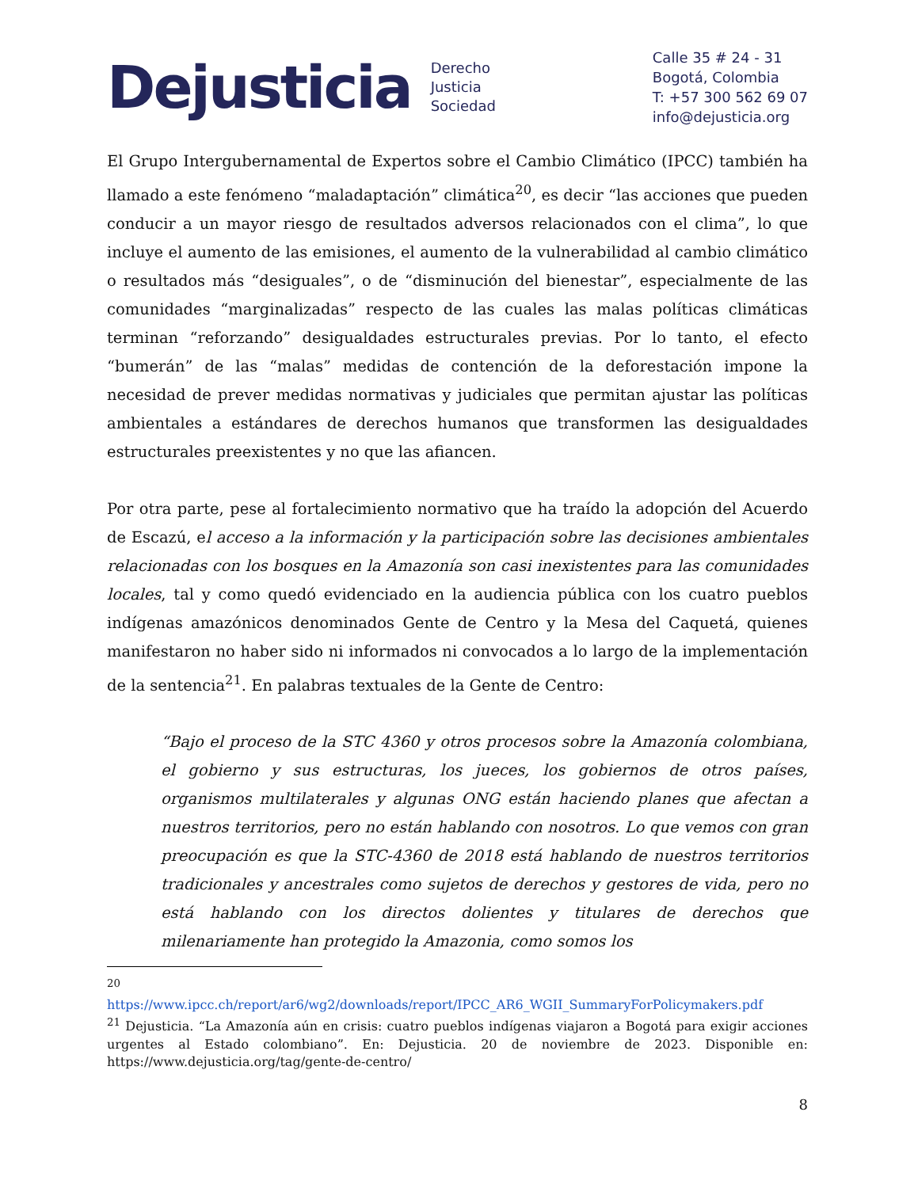Dejusticia
Derecho
Justicia
Sociedad
Calle 35 # 24 - 31
Bogotá, Colombia
T: +57 300 562 69 07
info@dejusticia.org
El Grupo Intergubernamental de Expertos sobre el Cambio Climático (IPCC) también ha llamado a este fenómeno “maladaptación” climática<sup>20</sup>, es decir “las acciones que pueden conducir a un mayor riesgo de resultados adversos relacionados con el clima”, lo que incluye el aumento de las emisiones, el aumento de la vulnerabilidad al cambio climático o resultados más “desiguales”, o de “disminución del bienestar”, especialmente de las comunidades “marginalizadas” respecto de las cuales las malas políticas climáticas terminan “reforzando” desigualdades estructurales previas. Por lo tanto, el efecto “bumerán” de las “malas” medidas de contención de la deforestación impone la necesidad de prever medidas normativas y judiciales que permitan ajustar las políticas ambientales a estándares de derechos humanos que transformen las desigualdades estructurales preexistentes y no que las afiancen.
Por otra parte, pese al fortalecimiento normativo que ha traído la adopción del Acuerdo de Escazú, el acceso a la información y la participación sobre las decisiones ambientales relacionadas con los bosques en la Amazonía son casi inexistentes para las comunidades locales, tal y como quedó evidenciado en la audiencia pública con los cuatro pueblos indígenas amazónicos denominados Gente de Centro y la Mesa del Caquetá, quienes manifestaron no haber sido ni informados ni convocados a lo largo de la implementación de la sentencia<sup>21</sup>. En palabras textuales de la Gente de Centro:
“Bajo el proceso de la STC 4360 y otros procesos sobre la Amazonía colombiana, el gobierno y sus estructuras, los jueces, los gobiernos de otros países, organismos multilaterales y algunas ONG están haciendo planes que afectan a nuestros territorios, pero no están hablando con nosotros. Lo que vemos con gran preocupación es que la STC-4360 de 2018 está hablando de nuestros territorios tradicionales y ancestrales como sujetos de derechos y gestores de vida, pero no está hablando con los directos dolientes y titulares de derechos que milenariamente han protegido la Amazonia, como somos los
<sup>20</sup>
https://www.ipcc.ch/report/ar6/wg2/downloads/report/IPCC_AR6_WGII_SummaryForPolicymakers.pdf
<sup>21</sup> Dejusticia. “La Amazonía aún en crisis: cuatro pueblos indígenas viajaron a Bogotá para exigir acciones urgentes al Estado colombiano”. En: Dejusticia. 20 de noviembre de 2023. Disponible en: https://www.dejusticia.org/tag/gente-de-centro/
8